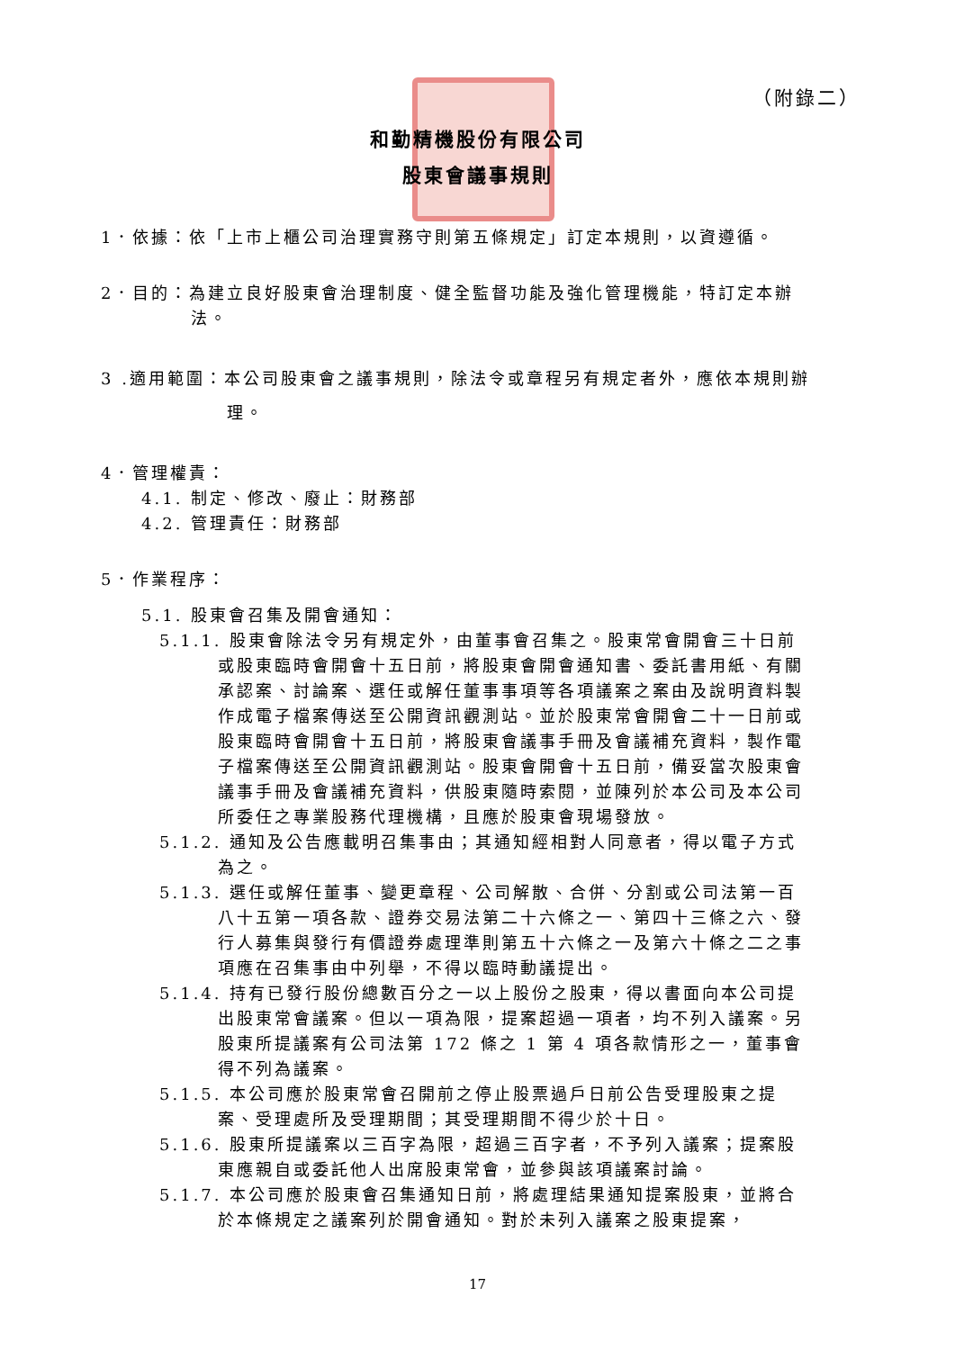（附錄二）
和勤精機股份有限公司
股東會議事規則
1．依據：依「上市上櫃公司治理實務守則第五條規定」訂定本規則，以資遵循。
2．目的：為建立良好股東會治理制度、健全監督功能及強化管理機能，特訂定本辦法。
3 .適用範圍：本公司股東會之議事規則，除法令或章程另有規定者外，應依本規則辦理。
4．管理權責：
4.1. 制定、修改、廢止：財務部
4.2. 管理責任：財務部
5．作業程序：
5.1. 股東會召集及開會通知：
5.1.1. 股東會除法令另有規定外，由董事會召集之。股東常會開會三十日前或股東臨時會開會十五日前，將股東會開會通知書、委託書用紙、有關承認案、討論案、選任或解任董事事項等各項議案之案由及說明資料製作成電子檔案傳送至公開資訊觀測站。並於股東常會開會二十一日前或股東臨時會開會十五日前，將股東會議事手冊及會議補充資料，製作電子檔案傳送至公開資訊觀測站。股東會開會十五日前，備妥當次股東會議事手冊及會議補充資料，供股東隨時索閱，並陳列於本公司及本公司所委任之專業股務代理機構，且應於股東會現場發放。
5.1.2. 通知及公告應載明召集事由；其通知經相對人同意者，得以電子方式為之。
5.1.3. 選任或解任董事、變更章程、公司解散、合併、分割或公司法第一百八十五第一項各款、證券交易法第二十六條之一、第四十三條之六、發行人募集與發行有價證券處理準則第五十六條之一及第六十條之二之事項應在召集事由中列舉，不得以臨時動議提出。
5.1.4. 持有已發行股份總數百分之一以上股份之股東，得以書面向本公司提出股東常會議案。但以一項為限，提案超過一項者，均不列入議案。另股東所提議案有公司法第 172 條之 1 第 4 項各款情形之一，董事會得不列為議案。
5.1.5. 本公司應於股東常會召開前之停止股票過戶日前公告受理股東之提案、受理處所及受理期間；其受理期間不得少於十日。
5.1.6. 股東所提議案以三百字為限，超過三百字者，不予列入議案；提案股東應親自或委託他人出席股東常會，並參與該項議案討論。
5.1.7. 本公司應於股東會召集通知日前，將處理結果通知提案股東，並將合於本條規定之議案列於開會通知。對於未列入議案之股東提案，
17